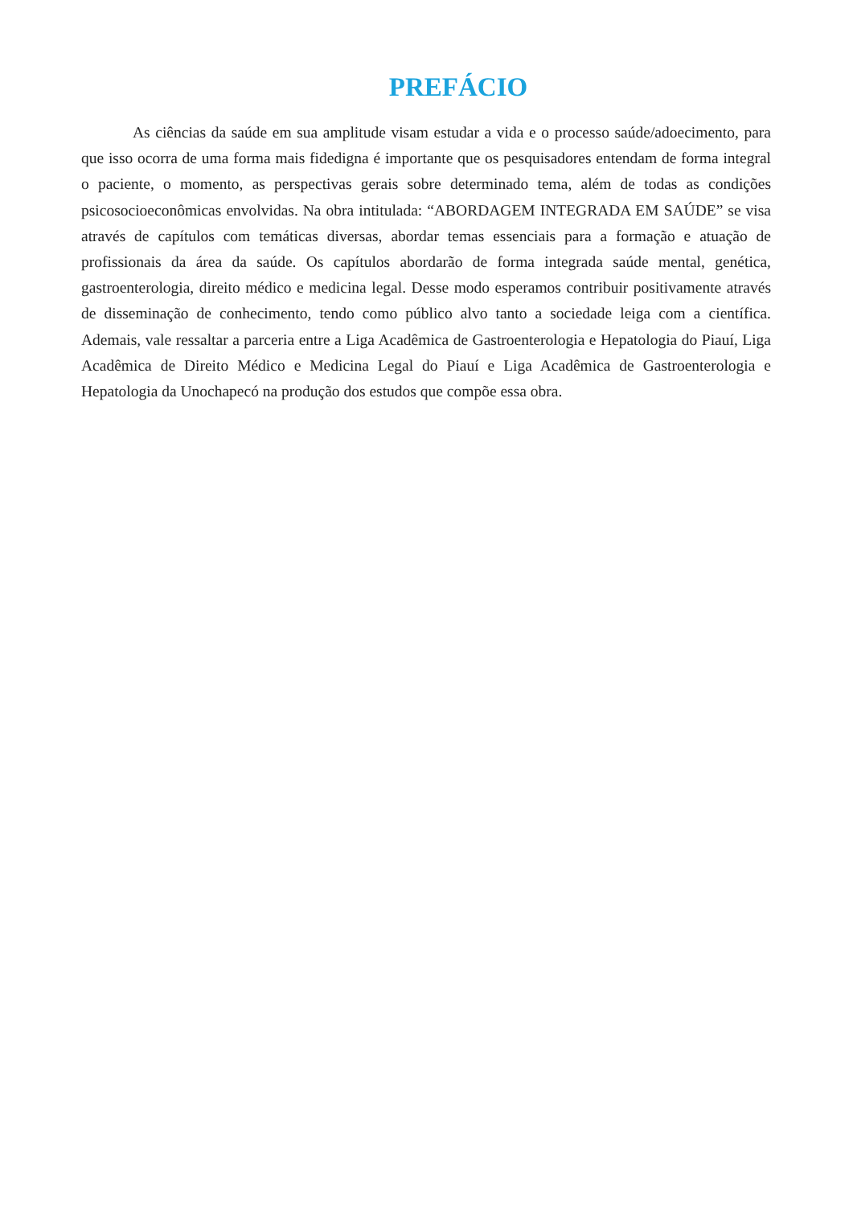PREFÁCIO
As ciências da saúde em sua amplitude visam estudar a vida e o processo saúde/adoecimento, para que isso ocorra de uma forma mais fidedigna é importante que os pesquisadores entendam de forma integral o paciente, o momento, as perspectivas gerais sobre determinado tema, além de todas as condições psicosocioeconômicas envolvidas. Na obra intitulada: “ABORDAGEM INTEGRADA EM SAÚDE” se visa através de capítulos com temáticas diversas, abordar temas essenciais para a formação e atuação de profissionais da área da saúde. Os capítulos abordarão de forma integrada saúde mental, genética, gastroenterologia, direito médico e medicina legal. Desse modo esperamos contribuir positivamente através de disseminação de conhecimento, tendo como público alvo tanto a sociedade leiga com a científica. Ademais, vale ressaltar a parceria entre a Liga Acadêmica de Gastroenterologia e Hepatologia do Piauí, Liga Acadêmica de Direito Médico e Medicina Legal do Piauí e Liga Acadêmica de Gastroenterologia e Hepatologia da Unochapecó na produção dos estudos que compõe essa obra.